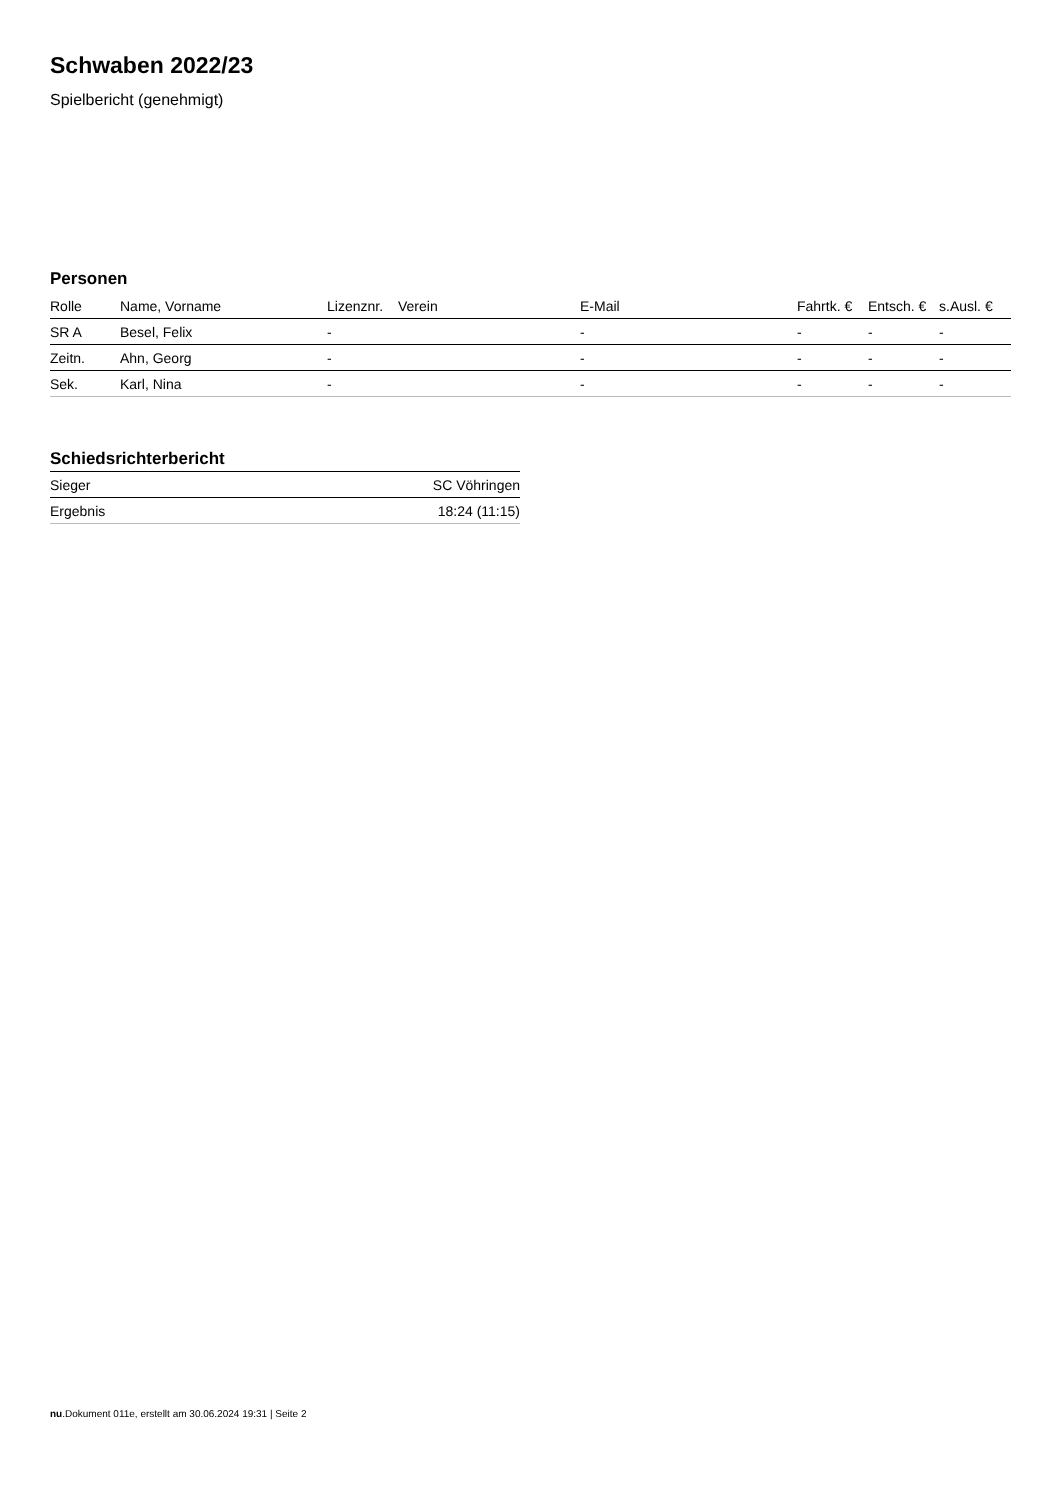Schwaben 2022/23
Spielbericht (genehmigt)
Personen
| Rolle | Name, Vorname | Lizenznr. | Verein | E-Mail | Fahrtk. € | Entsch. € | s.Ausl. € |
| --- | --- | --- | --- | --- | --- | --- | --- |
| SR A | Besel, Felix | - | | - | - | - | - |
| Zeitn. | Ahn, Georg | - | | - | - | - | - |
| Sek. | Karl, Nina | - | | - | - | - | - |
Schiedsrichterbericht
| Sieger | SC Vöhringen |
| Ergebnis | 18:24 (11:15) |
nu.Dokument 011e, erstellt am 30.06.2024 19:31 | Seite 2